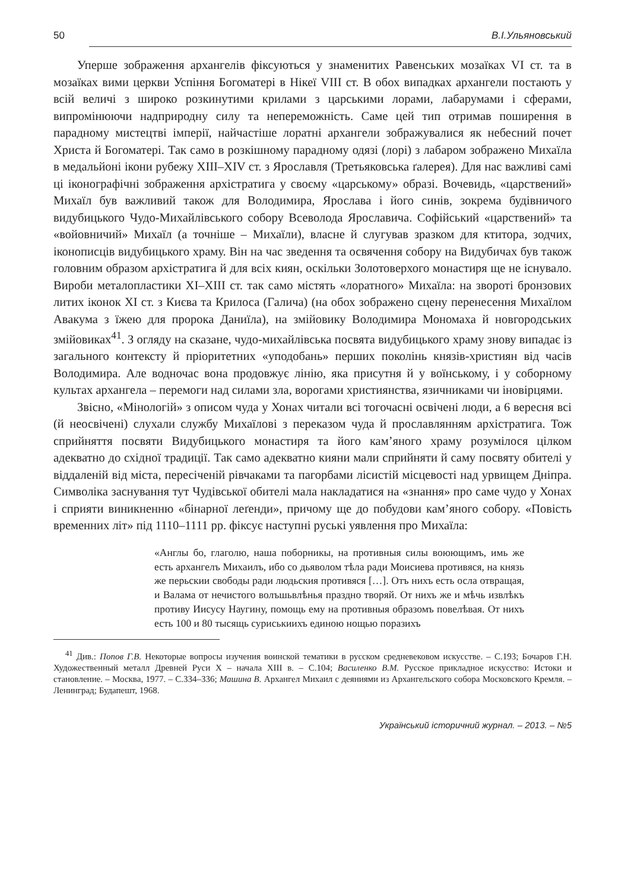50 В.І.Ульяновський
Уперше зображення архангелів фіксуються у знаменитих Равенських мозаїках VI ст. та в мозаїках вими церкви Успіння Богоматері в Нікеї VIII ст. В обох випадках архангели постають у всій величі з широко розкинутими крилами з царськими лорами, лабарумами і сферами, випромінюючи надприродну силу та непереможність. Саме цей тип отримав поширення в парадному мистецтві імперії, найчастіше лоратні архангели зображувалися як небесний почет Христа й Богоматері. Так само в розкішному парадному одязі (лорі) з лабаром зображено Михаїла в медальйоні ікони рубежу XIII–XIV ст. з Ярославля (Третьяковська ґалерея). Для нас важливі самі ці іконографічні зображення архістратига у своєму «царському» образі. Вочевидь, «царствений» Михаїл був важливий також для Володимира, Ярослава і його синів, зокрема будівничого видубицького Чудо-Михайлівського собору Всеволода Ярославича. Софійський «царствений» та «войовничий» Михаїл (а точніше – Михаїли), власне й слугував зразком для ктитора, зодчих, іконописців видубицького храму. Він на час зведення та освячення собору на Видубичах був також головним образом архістратига й для всіх киян, оскільки Золотоверхого монастиря ще не існувало. Вироби металопластики XI–XIII ст. так само містять «лоратного» Михаїла: на звороті бронзових литих іконок XI ст. з Києва та Крилоса (Галича) (на обох зображено сцену перенесення Михаїлом Авакума з їжею для пророка Даниїла), на змійовику Володимира Мономаха й новгородських змійовиках<sup>41</sup>. З огляду на сказане, чудо-михайлівська посвята видубицького храму знову випадає із загального контексту й пріоритетних «уподобань» перших поколінь князів-християн від часів Володимира. Але водночас вона продовжує лінію, яка присутня й у воїнському, і у соборному культах архангела – перемоги над силами зла, ворогами християнства, язичниками чи іновірцями.
Звісно, «Мінологій» з описом чуда у Хонах читали всі тогочасні освічені люди, а 6 вересня всі (й неосвічені) слухали службу Михаїлові з переказом чуда й прославлянням архістратига. Тож сприйняття посвяти Видубицького монастиря та його кам’яного храму розумілося цілком адекватно до східної традиції. Так само адекватно кияни мали сприйняти й саму посвяту обителі у віддаленій від міста, пересіченій рівчаками та пагорбами лісистій місцевості над урвищем Дніпра. Символіка заснування тут Чудівської обителі мала накладатися на «знання» про саме чудо у Хонах і сприяти виникненню «бінарної леґенди», причому ще до побудови кам’яного собору. «Повість временних літ» під 1110–1111 рр. фіксує наступні руські уявлення про Михаїла:
«Англы бо, глаголю, наша поборникы, на противныя силы воюющимъ, имь же есть архангелъ Михаилъ, ибо со дьяволом тѣла ради Моисиева противяся, на князь же перьскии свободы ради людьския противяся […]. Отъ нихъ есть осла отвращая, и Валама от нечистого волъшьвлѣнья праздно творяй. От нихъ же и мѣчь извлѣкъ противу Иисусу Наугину, помощь ему на противныя образомъ повелѣвая. От нихъ есть 100 и 80 тысящь суриськиихъ единою нощью поразихъ
<sup>41</sup> Див.: Попов Г.В. Некоторые вопросы изучения воинской тематики в русском средневековом искусстве. – С.193; Бочаров Г.Н. Художественный металл Древней Руси X – начала XIII в. – С.104; Василенко В.М. Русское прикладное искусство: Истоки и становление. – Москва, 1977. – С.334–336; Машина В. Архангел Михаил с деяниями из Архангельского собора Московского Кремля. – Ленинград; Будапешт, 1968.
Український історичний журнал. – 2013. – №5